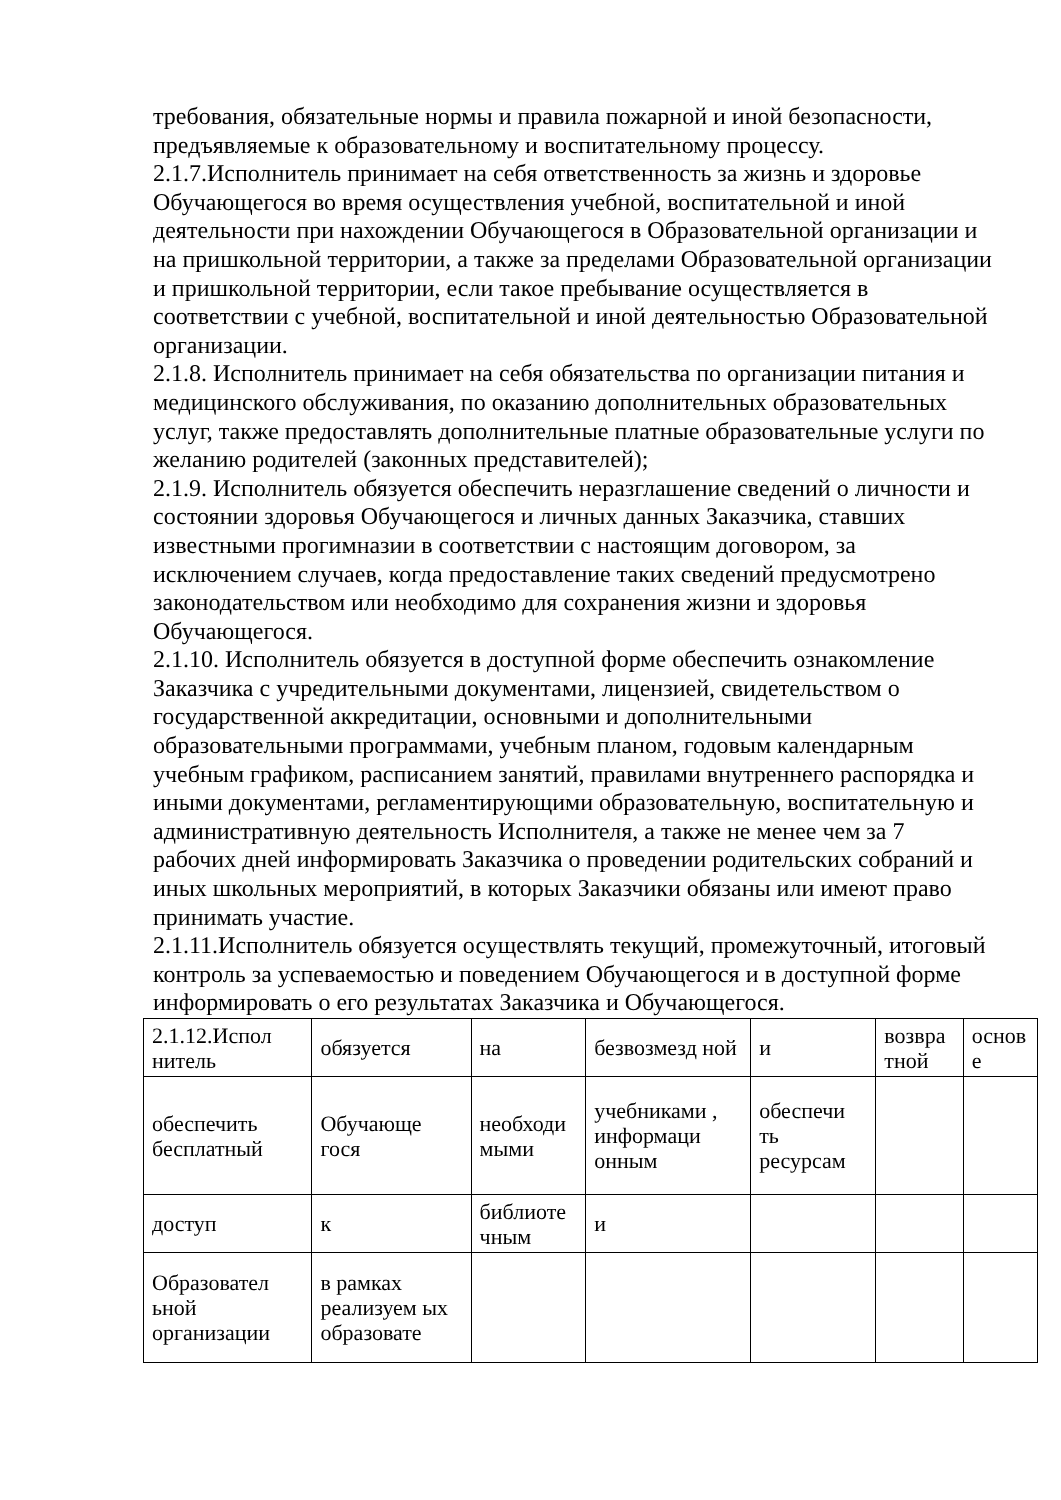требования, обязательные нормы и правила пожарной и иной безопасности, предъявляемые к образовательному и воспитательному процессу.
2.1.7.Исполнитель принимает на себя ответственность за жизнь и здоровье Обучающегося во время осуществления учебной, воспитательной и иной деятельности при нахождении Обучающегося в Образовательной организации и на пришкольной территории, а также за пределами Образовательной организации и пришкольной территории, если такое пребывание осуществляется в соответствии с учебной, воспитательной и иной деятельностью Образовательной организации.
2.1.8. Исполнитель принимает на себя обязательства по организации питания и медицинского обслуживания, по оказанию дополнительных образовательных услуг, также предоставлять дополнительные платные образовательные услуги по желанию родителей (законных представителей);
2.1.9. Исполнитель обязуется обеспечить неразглашение сведений о личности и состоянии здоровья Обучающегося и личных данных Заказчика, ставших известными прогимназии в соответствии с настоящим договором, за исключением случаев, когда предоставление таких сведений предусмотрено законодательством или необходимо для сохранения жизни и здоровья Обучающегося.
2.1.10. Исполнитель обязуется в доступной форме обеспечить ознакомление Заказчика с учредительными документами, лицензией, свидетельством о государственной аккредитации, основными и дополнительными образовательными программами, учебным планом, годовым календарным учебным графиком, расписанием занятий, правилами внутреннего распорядка и иными документами, регламентирующими образовательную, воспитательную и административную деятельность Исполнителя, а также не менее чем за 7 рабочих дней информировать Заказчика о проведении родительских собраний и иных школьных мероприятий, в которых Заказчики обязаны или имеют право принимать участие.
2.1.11.Исполнитель обязуется осуществлять текущий, промежуточный, итоговый контроль за успеваемостью и поведением Обучающегося и в доступной форме информировать о его результатах Заказчика и Обучающегося.
| 2.1.12.Испол нитель | обязуется | на | безвозмезд ной | и | возвра тной | основ е |
| обеспечить бесплатный | Обучающе гося | необходи мыми | учебниками , информаци онным | обеспечи ть ресурсам | | |
| доступ | к | библиоте чным | и | | | |
| Образовател ьной организации | в рамках реализуем ых образовате | | | | | |